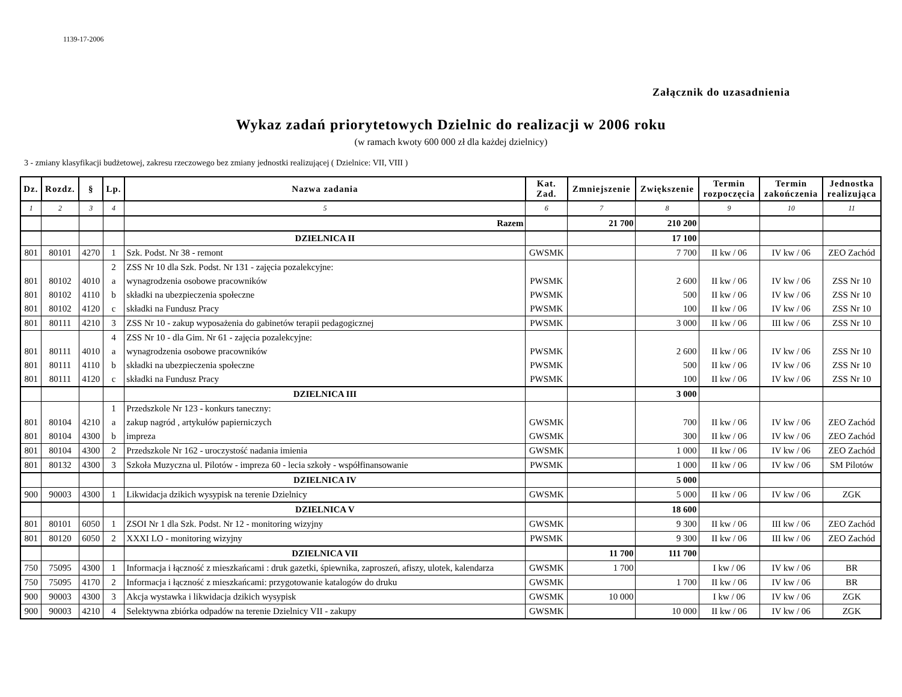1139-17-2006
Załącznik do uzasadnienia
Wykaz zadań priorytetowych Dzielnic do realizacji w 2006 roku
(w ramach kwoty 600 000 zł dla każdej dzielnicy)
3 - zmiany klasyfikacji budżetowej, zakresu rzeczowego bez zmiany jednostki realizującej ( Dzielnice: VII, VIII )
| Dz. | Rozdz. | § | Lp. | Nazwa zadania | Kat. Zad. | Zmniejszenie | Zwiększenie | Termin rozpoczęcia | Termin zakończenia | Jednostka realizująca |
| --- | --- | --- | --- | --- | --- | --- | --- | --- | --- | --- |
| 1 | 2 | 3 | 4 | 5 | 6 | 7 | 8 | 9 | 10 | 11 |
| | | | | Razem | | 21 700 | 210 200 | | | |
| | | | | DZIELNICA II | | | 17 100 | | | |
| 801 | 80101 | 4270 | 1 | Szk. Podst. Nr 38 - remont | GWSMK | | 7 700 | II kw / 06 | IV kw / 06 | ZEO Zachód |
| | | | 2 | ZSS Nr 10 dla Szk. Podst. Nr 131 - zajęcia pozalekcyjne: | | | | | | |
| 801 | 80102 | 4010 | a | wynagrodzenia osobowe pracowników | PWSMK | | 2 600 | II kw / 06 | IV kw / 06 | ZSS Nr 10 |
| 801 | 80102 | 4110 | b | składki na ubezpieczenia społeczne | PWSMK | | 500 | II kw / 06 | IV kw / 06 | ZSS Nr 10 |
| 801 | 80102 | 4120 | c | składki na Fundusz Pracy | PWSMK | | 100 | II kw / 06 | IV kw / 06 | ZSS Nr 10 |
| 801 | 80111 | 4210 | 3 | ZSS Nr 10 - zakup wyposażenia do gabinetów terapii pedagogicznej | PWSMK | | 3 000 | II kw / 06 | III kw / 06 | ZSS Nr 10 |
| | | | 4 | ZSS Nr 10 - dla Gim. Nr 61 - zajęcia pozalekcyjne: | | | | | | |
| 801 | 80111 | 4010 | a | wynagrodzenia osobowe pracowników | PWSMK | | 2 600 | II kw / 06 | IV kw / 06 | ZSS Nr 10 |
| 801 | 80111 | 4110 | b | składki na ubezpieczenia społeczne | PWSMK | | 500 | II kw / 06 | IV kw / 06 | ZSS Nr 10 |
| 801 | 80111 | 4120 | c | składki na Fundusz Pracy | PWSMK | | 100 | II kw / 06 | IV kw / 06 | ZSS Nr 10 |
| | | | | DZIELNICA III | | | 3 000 | | | |
| | | | 1 | Przedszkole Nr 123 - konkurs taneczny: | | | | | | |
| 801 | 80104 | 4210 | a | zakup nagród , artykułów papierniczych | GWSMK | | 700 | II kw / 06 | IV kw / 06 | ZEO Zachód |
| 801 | 80104 | 4300 | b | impreza | GWSMK | | 300 | II kw / 06 | IV kw / 06 | ZEO Zachód |
| 801 | 80104 | 4300 | 2 | Przedszkole Nr 162 - uroczystość nadania imienia | GWSMK | | 1 000 | II kw / 06 | IV kw / 06 | ZEO Zachód |
| 801 | 80132 | 4300 | 3 | Szkoła Muzyczna ul. Pilotów - impreza 60 - lecia szkoły - współfinansowanie | PWSMK | | 1 000 | II kw / 06 | IV kw / 06 | SM Pilotów |
| | | | | DZIELNICA IV | | | 5 000 | | | |
| 900 | 90003 | 4300 | 1 | Likwidacja dzikich wysypisk na terenie Dzielnicy | GWSMK | | 5 000 | II kw / 06 | IV kw / 06 | ZGK |
| | | | | DZIELNICA V | | | 18 600 | | | |
| 801 | 80101 | 6050 | 1 | ZSOI Nr 1 dla Szk. Podst. Nr 12 - monitoring wizyjny | GWSMK | | 9 300 | II kw / 06 | III kw / 06 | ZEO Zachód |
| 801 | 80120 | 6050 | 2 | XXXI LO - monitoring wizyjny | PWSMK | | 9 300 | II kw / 06 | III kw / 06 | ZEO Zachód |
| | | | | DZIELNICA VII | | 11 700 | 111 700 | | | |
| 750 | 75095 | 4300 | 1 | Informacja i łączność z mieszkańcami : druk gazetki, śpiewnika, zaproszeń, afiszy, ulotek, kalendarza | GWSMK | 1 700 | | I kw / 06 | IV kw / 06 | BR |
| 750 | 75095 | 4170 | 2 | Informacja i łączność z mieszkańcami: przygotowanie katalogów do druku | GWSMK | | 1 700 | II kw / 06 | IV kw / 06 | BR |
| 900 | 90003 | 4300 | 3 | Akcja wystawka i likwidacja dzikich wysypisk | GWSMK | 10 000 | | I kw / 06 | IV kw / 06 | ZGK |
| 900 | 90003 | 4210 | 4 | Selektywna zbiórka odpadów na terenie Dzielnicy VII - zakupy | GWSMK | | 10 000 | II kw / 06 | IV kw / 06 | ZGK |